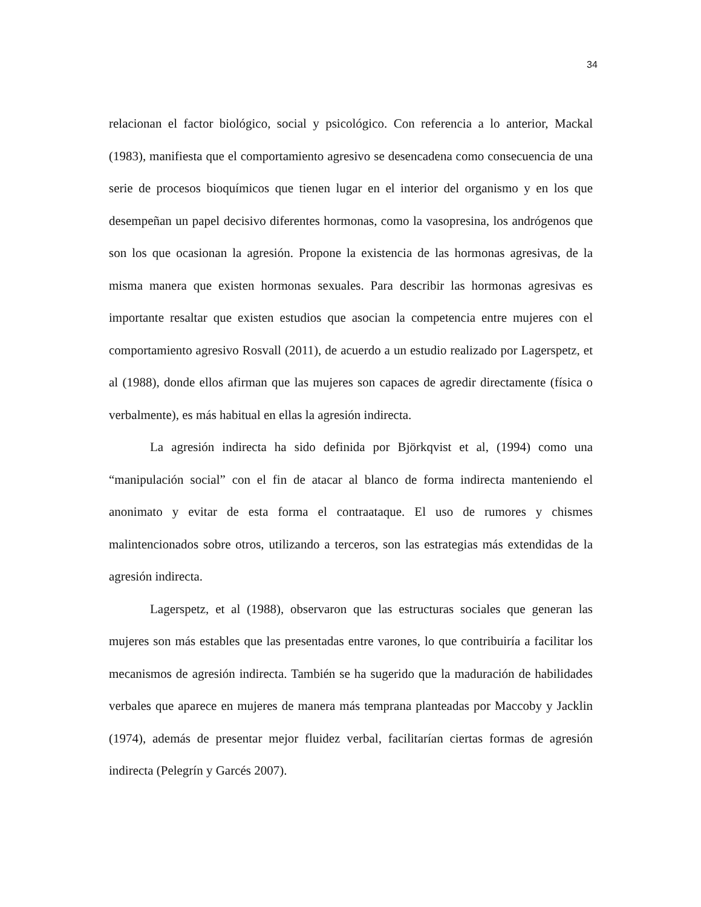34
relacionan el factor biológico, social y psicológico. Con referencia a lo anterior, Mackal (1983), manifiesta que el comportamiento agresivo se desencadena como consecuencia de una serie de procesos bioquímicos que tienen lugar en el interior del organismo y en los que desempeñan un papel decisivo diferentes hormonas, como la vasopresina, los andrógenos que son los que ocasionan la agresión. Propone la existencia de las hormonas agresivas, de la misma manera que existen hormonas sexuales. Para describir las hormonas agresivas es importante resaltar que existen estudios que asocian la competencia entre mujeres con el comportamiento agresivo Rosvall (2011), de acuerdo a un estudio realizado por Lagerspetz, et al (1988), donde ellos afirman que las mujeres son capaces de agredir directamente (física o verbalmente), es más habitual en ellas la agresión indirecta.
La agresión indirecta ha sido definida por Björkqvist et al, (1994) como una “manipulación social” con el fin de atacar al blanco de forma indirecta manteniendo el anonimato y evitar de esta forma el contraataque. El uso de rumores y chismes malintencionados sobre otros, utilizando a terceros, son las estrategias más extendidas de la agresión indirecta.
Lagerspetz, et al (1988), observaron que las estructuras sociales que generan las mujeres son más estables que las presentadas entre varones, lo que contribuiría a facilitar los mecanismos de agresión indirecta. También se ha sugerido que la maduración de habilidades verbales que aparece en mujeres de manera más temprana planteadas por Maccoby y Jacklin (1974), además de presentar mejor fluidez verbal, facilitarían ciertas formas de agresión indirecta (Pelegrín y Garcés 2007).